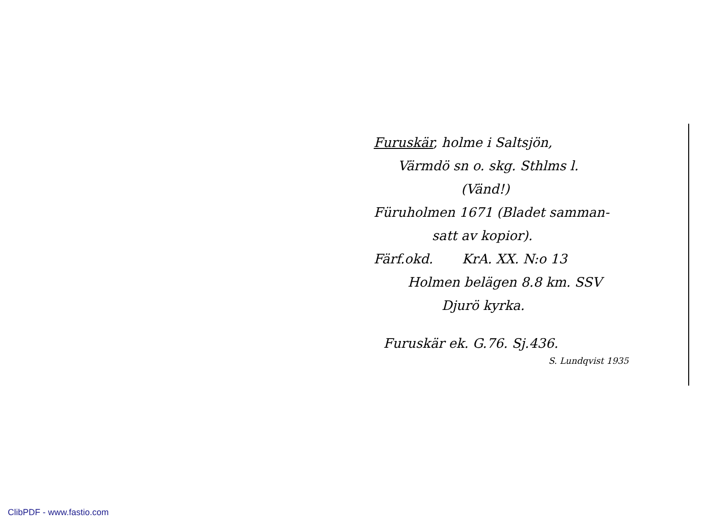Furuskär, holme i Saltsjön,
Värmdö sn o. skg. Sthlms l.
(Vänd!)
Füruholmen 1671 (Bladet samman-
satt av kopior).
Färf.okd. KrA. XX. N:o 13
Holmen belägen 8.8 km. SSV
Djurö kyrka.
Furuskär ek. G.76. Sj.436.
S. Lundqvist 1935
ClibPDF - www.fastio.com